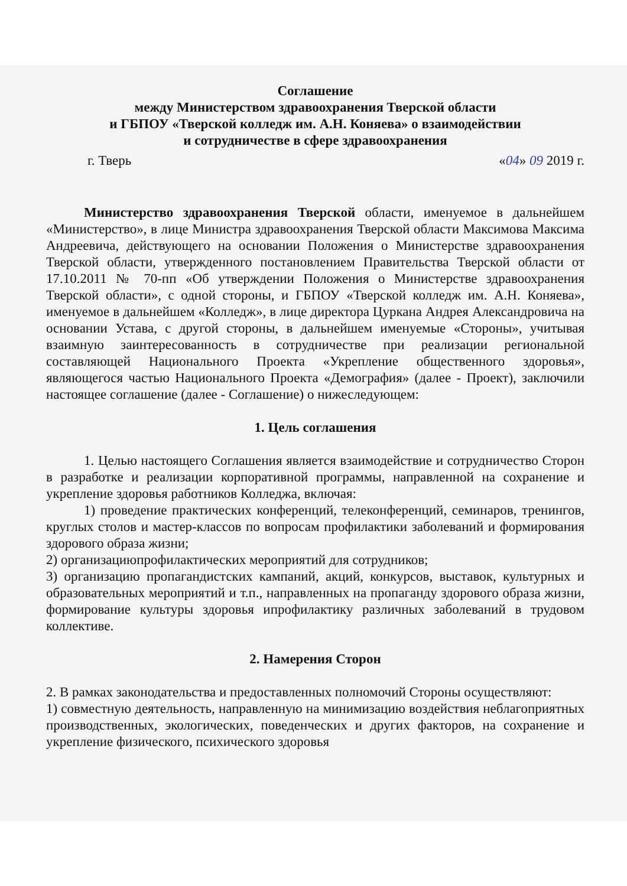Соглашение
между Министерством здравоохранения Тверской области
и ГБПОУ «Тверской колледж им. А.Н. Коняева» о взаимодействии
и сотрудничестве в сфере здравоохранения
г. Тверь «04» 09 2019 г.
Министерство здравоохранения Тверской области, именуемое в дальнейшем «Министерство», в лице Министра здравоохранения Тверской области Максимова Максима Андреевича, действующего на основании Положения о Министерстве здравоохранения Тверской области, утвержденного постановлением Правительства Тверской области от 17.10.2011 № 70-пп «Об утверждении Положения о Министерстве здравоохранения Тверской области», с одной стороны, и ГБПОУ «Тверской колледж им. А.Н. Коняева», именуемое в дальнейшем «Колледж», в лице директора Цуркана Андрея Александровича на основании Устава, с другой стороны, в дальнейшем именуемые «Стороны», учитывая взаимную заинтересованность в сотрудничестве при реализации региональной составляющей Национального Проекта «Укрепление общественного здоровья», являющегося частью Национального Проекта «Демография» (далее - Проект), заключили настоящее соглашение (далее - Соглашение) о нижеследующем:
1. Цель соглашения
1. Целью настоящего Соглашения является взаимодействие и сотрудничество Сторон в разработке и реализации корпоративной программы, направленной на сохранение и укрепление здоровья работников Колледжа, включая:
1) проведение практических конференций, телеконференций, семинаров, тренингов, круглых столов и мастер-классов по вопросам профилактики заболеваний и формирования здорового образа жизни;
2) организациюпрофилактических мероприятий для сотрудников;
3) организацию пропагандистских кампаний, акций, конкурсов, выставок, культурных и образовательных мероприятий и т.п., направленных на пропаганду здорового образа жизни, формирование культуры здоровья ипрофилактику различных заболеваний в трудовом коллективе.
2. Намерения Сторон
2. В рамках законодательства и предоставленных полномочий Стороны осуществляют:
1) совместную деятельность, направленную на минимизацию воздействия неблагоприятных производственных, экологических, поведенческих и других факторов, на сохранение и укрепление физического, психического здоровья